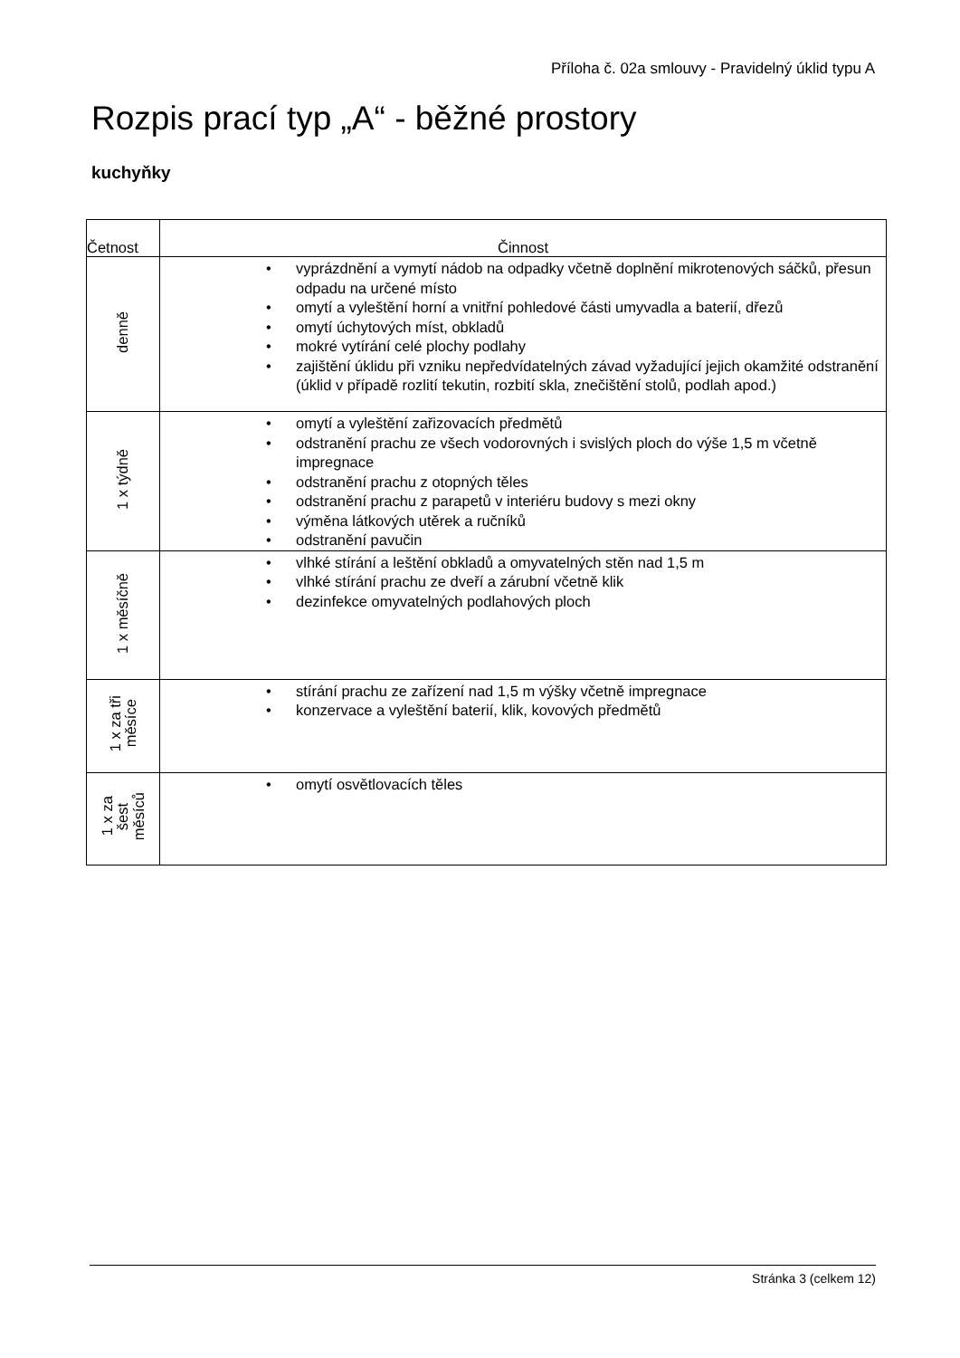Příloha č. 02a smlouvy - Pravidelný úklid typu A
Rozpis prací typ „A“ - běžné prostory
kuchyňky
| Četnost | Činnost |
| --- | --- |
| denně | • vyprázdnění a vymytí nádob na odpadky včetně doplnění mikrotenových sáčků, přesun odpadu na určené místo • omytí a vyleštění horní a vnitřní pohledové části umyvadla a baterií, dřezů • omytí úchytových míst, obkladů • mokré vytírání celé plochy podlahy • zajištění úklidu při vzniku nepředvídatelných závad vyžadující jejich okamžité odstranění (úklid v případě rozlití tekutin, rozbití skla, znečištění stolů, podlah apod.) |
| 1 x týdně | • omytí a vyleštění zařizovacích předmětů • odstranění prachu ze všech vodorovných i svislých ploch do výše 1,5 m včetně impregnace • odstranění prachu z otopných těles • odstranění prachu z parapetů v interiéru budovy s mezi okny • výměna látkových utěrek a ručníků • odstranění pavučin |
| 1 x měsíčně | • vlhké stírání a leštění obkladů a omyvatelných stěn nad 1,5 m • vlhké stírání prachu ze dveří a zárubní včetně klik • dezinfekce omyvatelných podlahových ploch |
| 1 x za tři měsíce | • stírání prachu ze zařízení nad 1,5 m výšky včetně impregnace • konzervace a vyleštění baterií, klik, kovových předmětů |
| 1 x za šest měsíců | • omytí osvětlovacích těles |
Stránka 3 (celkem 12)